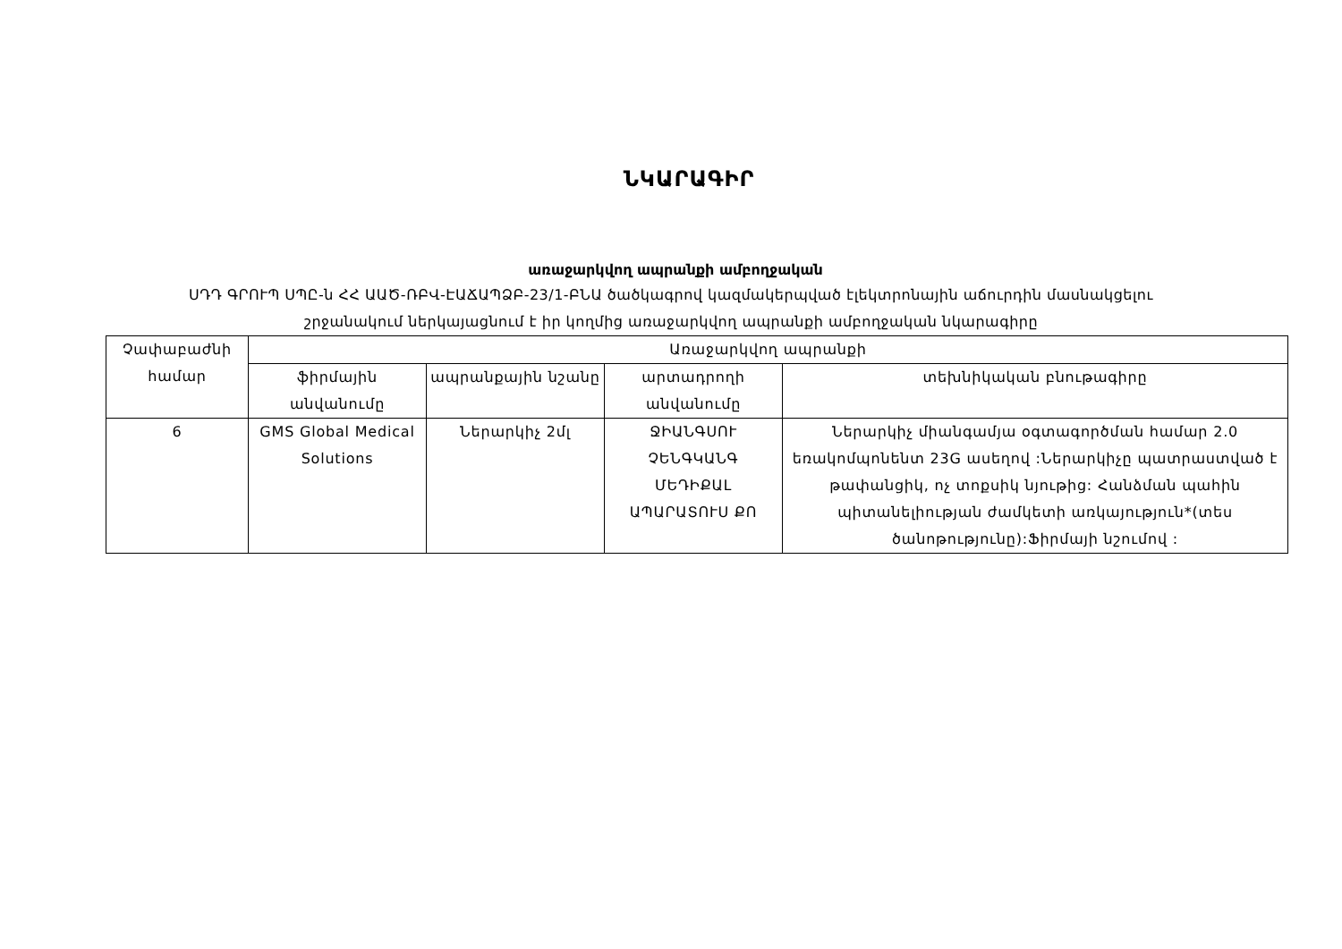ՆԿԱՐԱԳԻՐ
առաջարկվող ապրանքի ամբողջական
ՍԴԴ ԳՐՈՒՊ ՍՊԸ-ն ՀՀ ԱԱԾ-ՌԲՎ-ԷԱՃԱՊՁԲ-23/1-ԲՆԱ ծածկագրով կազմակերպված էլեկտրոնային աճուրդին մասնակցելու
շրջանակում ներկայացնում է իր կողմից առաջարկվող ապրանքի ամբողջական նկարագիրը
| Չափաբաժնի համար | Առաջարկվող ապրանքի | | | |
| --- | --- | --- | --- | --- |
| | ֆիրմային անվանումը | ապրանքային նշանը | արտադրողի անվանումը | տեխնիկական բնութագիրը |
| 6 | GMS Global Medical Solutions | Ներարկիչ 2մլ | ՋԻԱՆԳՍՈՒ ՉԵՆԳԿԱՆԳ ՄԵԴԻՔԱԼ ԱՊԱՐԱՏՈՒՍ ՔՈ | Ներարկիչ միանգամյա օգտագործման համար 2.0 եռակոմպոնենտ 23G ասեղով :Ներարկիչը պատրաստված է թափանցիկ, ոչ տոքսիկ նյութից: Հանձման պահին պիտանելիության ժամկետի առկայություն*(տես ծանոթությունը):Ֆիրմայի նշումով : |